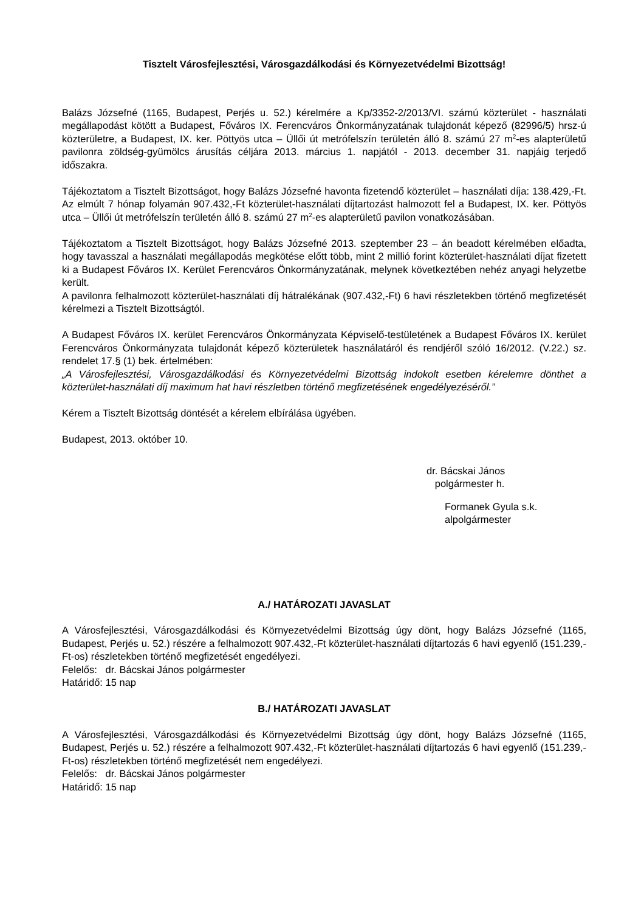Tisztelt Városfejlesztési, Városgazdálkodási és Környezetvédelmi Bizottság!
Balázs Józsefné (1165, Budapest, Perjés u. 52.) kérelmére a Kp/3352-2/2013/VI. számú közterület - használati megállapodást kötött a Budapest, Főváros IX. Ferencváros Önkormányzatának tulajdonát képező (82996/5) hrsz-ú közterületre, a Budapest, IX. ker. Pöttyös utca – Üllői út metrófelszín területén álló 8. számú 27 m<sup>2</sup>-es alapterületű pavilonra zöldség-gyümölcs árusítás céljára 2013. március 1. napjától - 2013. december 31. napjáig terjedő időszakra.
Tájékoztatom a Tisztelt Bizottságot, hogy Balázs Józsefné havonta fizetendő közterület – használati díja: 138.429,-Ft. Az elmúlt 7 hónap folyamán 907.432,-Ft közterület-használati díjtartozást halmozott fel a Budapest, IX. ker. Pöttyös utca – Üllői út metrófelszín területén álló 8. számú 27 m<sup>2</sup>-es alapterületű pavilon vonatkozásában.
Tájékoztatom a Tisztelt Bizottságot, hogy Balázs Józsefné 2013. szeptember 23 – án beadott kérelmében előadta, hogy tavasszal a használati megállapodás megkötése előtt több, mint 2 millió forint közterület-használati díjat fizetett ki a Budapest Főváros IX. Kerület Ferencváros Önkormányzatának, melynek következtében nehéz anyagi helyzetbe került.
A pavilonra felhalmozott közterület-használati díj hátralékának (907.432,-Ft) 6 havi részletekben történő megfizetését kérelmezi a Tisztelt Bizottságtól.
A Budapest Főváros IX. kerület Ferencváros Önkormányzata Képviselő-testületének a Budapest Főváros IX. kerület Ferencváros Önkormányzata tulajdonát képező közterületek használatáról és rendjéről szóló 16/2012. (V.22.) sz. rendelet 17.§ (1) bek. értelmében:
„A Városfejlesztési, Városgazdálkodási és Környezetvédelmi Bizottság indokolt esetben kérelemre dönthet a közterület-használati díj maximum hat havi részletben történő megfizetésének engedélyezéséről.”
Kérem a Tisztelt Bizottság döntését a kérelem elbírálása ügyében.
Budapest, 2013. október 10.
dr. Bácskai János
polgármester h.
Formanek Gyula s.k.
alpolgármester
A./ HATÁROZATI JAVASLAT
A Városfejlesztési, Városgazdálkodási és Környezetvédelmi Bizottság úgy dönt, hogy Balázs Józsefné (1165, Budapest, Perjés u. 52.) részére a felhalmozott 907.432,-Ft közterület-használati díjtartozás 6 havi egyenlő (151.239,-Ft-os) részletekben történő megfizetését engedélyezi.
Felelős: dr. Bácskai János polgármester
Határidő: 15 nap
B./ HATÁROZATI JAVASLAT
A Városfejlesztési, Városgazdálkodási és Környezetvédelmi Bizottság úgy dönt, hogy Balázs Józsefné (1165, Budapest, Perjés u. 52.) részére a felhalmozott 907.432,-Ft közterület-használati díjtartozás 6 havi egyenlő (151.239,-Ft-os) részletekben történő megfizetését nem engedélyezi.
Felelős: dr. Bácskai János polgármester
Határidő: 15 nap